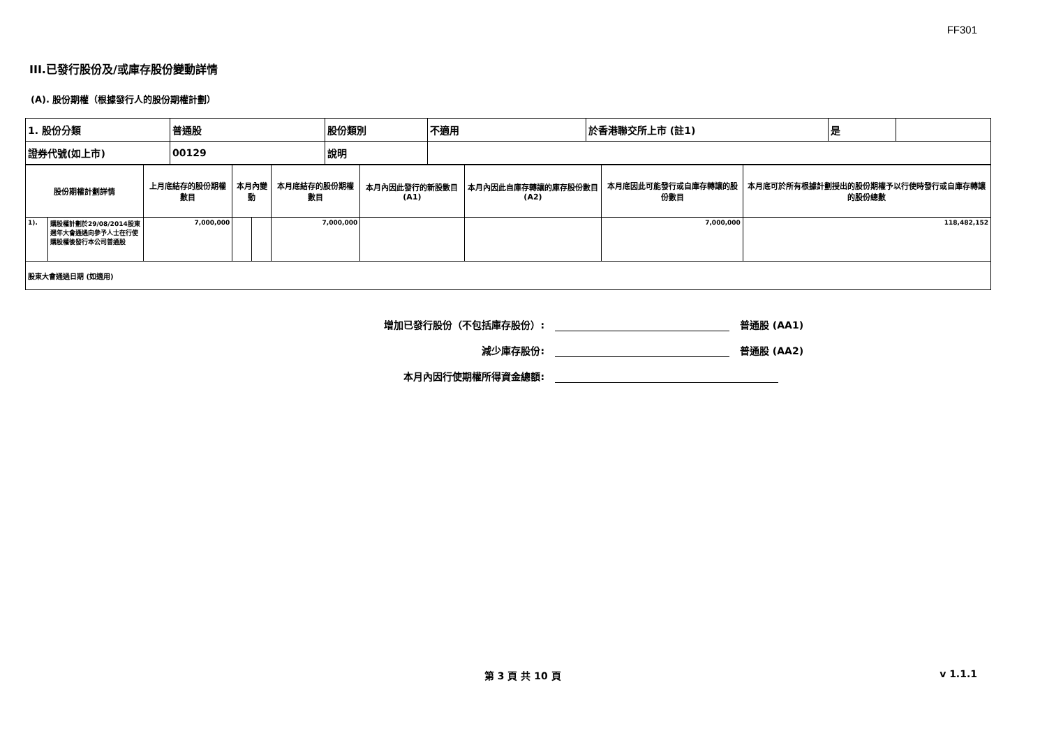FF301
III.已發行股份及/或庫存股份變動詳情
(A). 股份期權（根據發行人的股份期權計劃）
| 1. 股份分類 | 普通股 | 股份類別 | 不適用 | 於香港聯交所上市 (註1) | 是 | |
| 證券代號(如上市) | 00129 | 說明 | | | | |
| 股份期權計劃詳情 | | 上月底結存的股份期權數目 | 本月內變動 | | 本月底結存的股份期權數目 | 本月內因此發行的新股數目 (A1) | 本月內因此自庫存轉讓的庫存股份數目 (A2) | 本月底因此可能發行或自庫存轉讓的股份數目 | 本月底可於所有根據計劃授出的股份期權予以行使時發行或自庫存轉讓的股份總數 |
| --- | --- | --- | --- | --- | --- | --- | --- | --- | --- |
| 1). | 購股權計劃於29/08/2014股東週年大會通過向參予人士在行使購股權後發行本公司普通股 | 7,000,000 | | | 7,000,000 | | | 7,000,000 | 118,482,152 |
| 股東大會通過日期 (如適用) | | | | | | | | | |
增加已發行股份（不包括庫存股份）: 普通股 (AA1)
減少庫存股份: 普通股 (AA2)
本月內因行使期權所得資金總額:
第 3 頁 共 10 頁 v 1.1.1